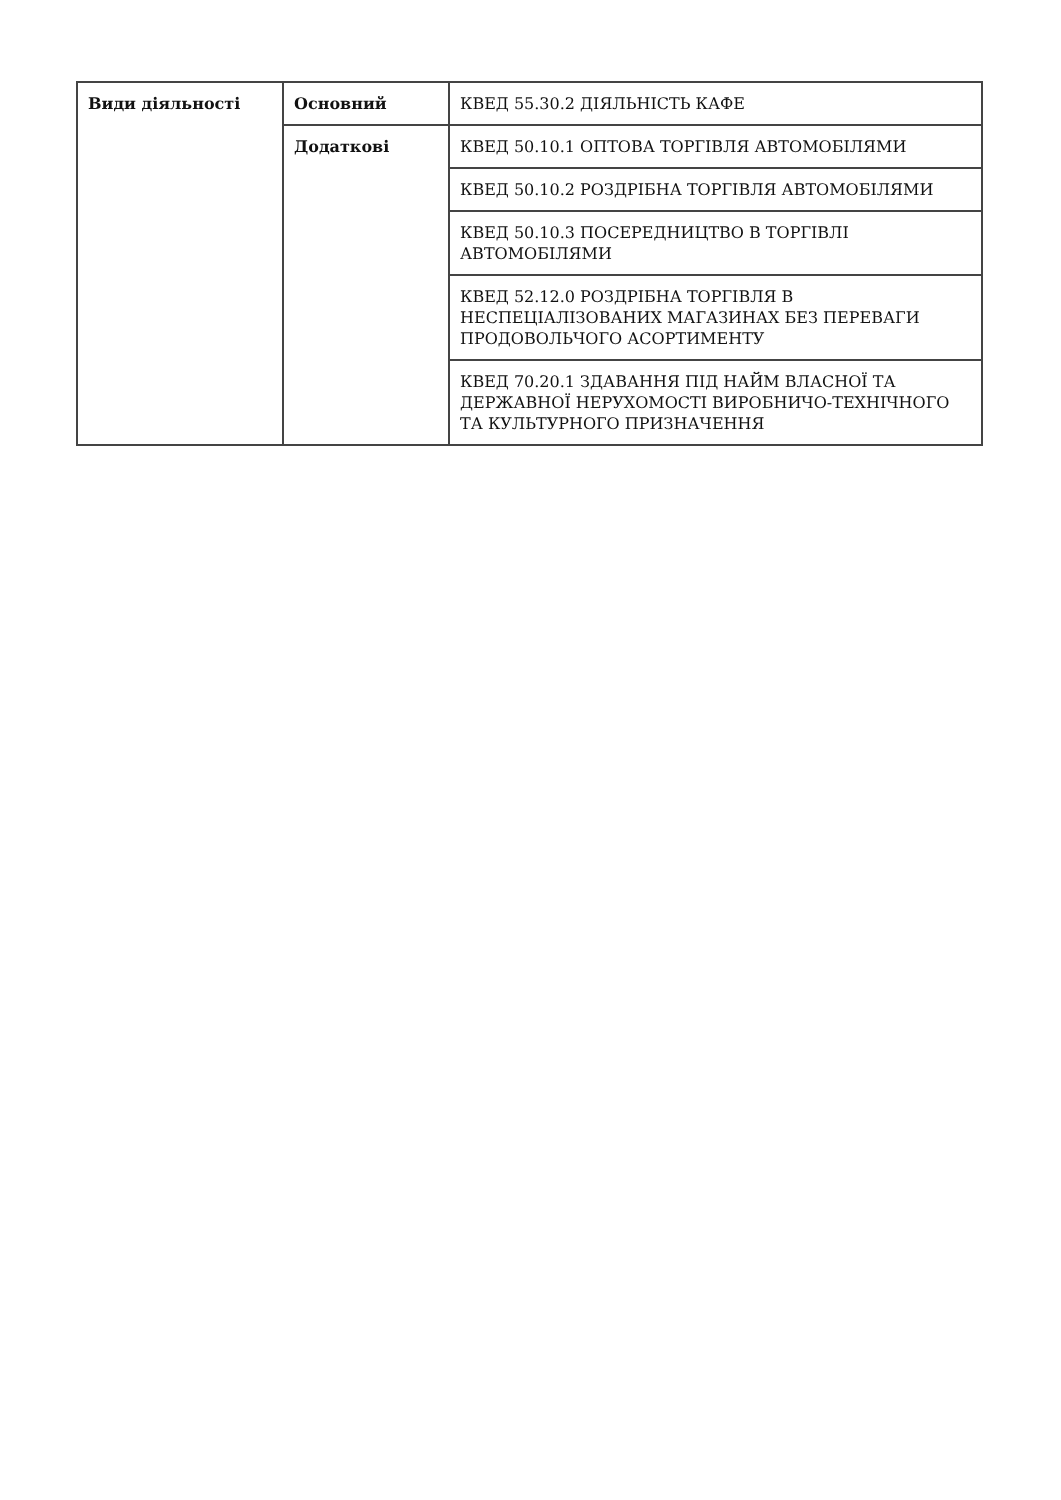| Види діяльності | Основний | КВЕД 55.30.2 ДІЯЛЬНІСТЬ КАФЕ |
| | Додаткові | КВЕД 50.10.1 ОПТОВА ТОРГІВЛЯ АВТОМОБІЛЯМИ |
| | | КВЕД 50.10.2 РОЗДРІБНА ТОРГІВЛЯ АВТОМОБІЛЯМИ |
| | | КВЕД 50.10.3 ПОСЕРЕДНИЦТВО В ТОРГІВЛІ АВТОМОБІЛЯМИ |
| | | КВЕД 52.12.0 РОЗДРІБНА ТОРГІВЛЯ В НЕСПЕЦІАЛІЗОВАНИХ МАГАЗИНАХ БЕЗ ПЕРЕВАГИ ПРОДОВОЛЬЧОГО АСОРТИМЕНТУ |
| | | КВЕД 70.20.1 ЗДАВАННЯ ПІД НАЙМ ВЛАСНОЇ ТА ДЕРЖАВНОЇ НЕРУХОМОСТІ ВИРОБНИЧО-ТЕХНІЧНОГО ТА КУЛЬТУРНОГО ПРИЗНАЧЕННЯ |